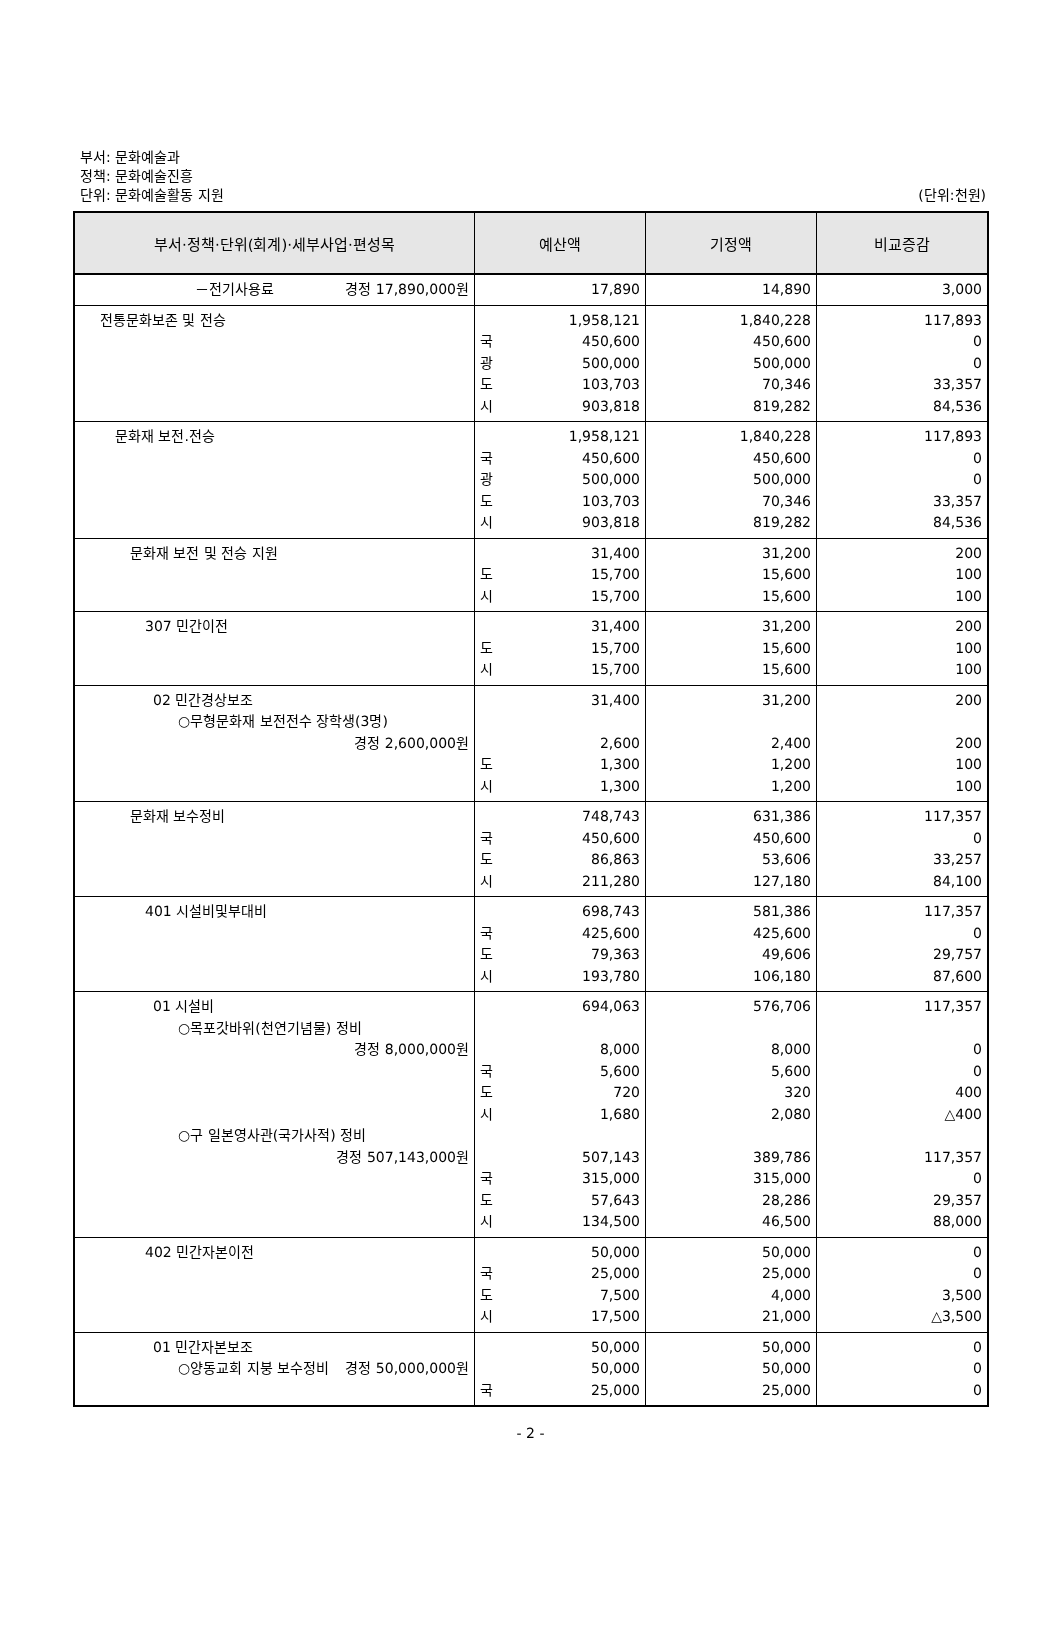부서: 문화예술과
정책: 문화예술진흥
단위: 문화예술활동 지원
(단위:천원)
| 부서·정책·단위(회계)·세부사업·편성목 | 예산액 | 기정액 | 비교증감 |
| --- | --- | --- | --- |
| －전기사용료 경정 17,890,000원 | 17,890 | 14,890 | 3,000 |
| 전통문화보존 및 전승 | 1,958,121 국 450,600 광 500,000 도 103,703 시 903,818 | 1,840,228 450,600 500,000 70,346 819,282 | 117,893 0 0 33,357 84,536 |
| 문화재 보전.전승 | 1,958,121 국 450,600 광 500,000 도 103,703 시 903,818 | 1,840,228 450,600 500,000 70,346 819,282 | 117,893 0 0 33,357 84,536 |
| 문화재 보전 및 전승 지원 | 31,400 도 15,700 시 15,700 | 31,200 15,600 15,600 | 200 100 100 |
| 307 민간이전 | 31,400 도 15,700 시 15,700 | 31,200 15,600 15,600 | 200 100 100 |
| 02 민간경상보조 ○무형문화재 보전전수 장학생(3명) 경정 2,600,000원 | 31,400 2,600 도 1,300 시 1,300 | 31,200 2,400 1,200 1,200 | 200 200 100 100 |
| 문화재 보수정비 | 748,743 국 450,600 도 86,863 시 211,280 | 631,386 450,600 53,606 127,180 | 117,357 0 33,257 84,100 |
| 401 시설비및부대비 | 698,743 국 425,600 도 79,363 시 193,780 | 581,386 425,600 49,606 106,180 | 117,357 0 29,757 87,600 |
| 01 시설비 ○목포갓바위(천연기념물) 정비 경정 8,000,000원 ○구 일본영사관(국가사적) 정비 경정 507,143,000원 | 694,063 8,000 국 5,600 도 720 시 1,680 507,143 국 315,000 도 57,643 시 134,500 | 576,706 8,000 5,600 320 2,080 389,786 315,000 28,286 46,500 | 117,357 0 0 400 △400 117,357 0 29,357 88,000 |
| 402 민간자본이전 | 50,000 국 25,000 도 7,500 시 17,500 | 50,000 25,000 4,000 21,000 | 0 0 3,500 △3,500 |
| 01 민간자본보조 ○양동교회 지붕 보수정비 경정 50,000,000원 | 50,000 50,000 국 25,000 | 50,000 50,000 25,000 | 0 0 0 |
- 2 -